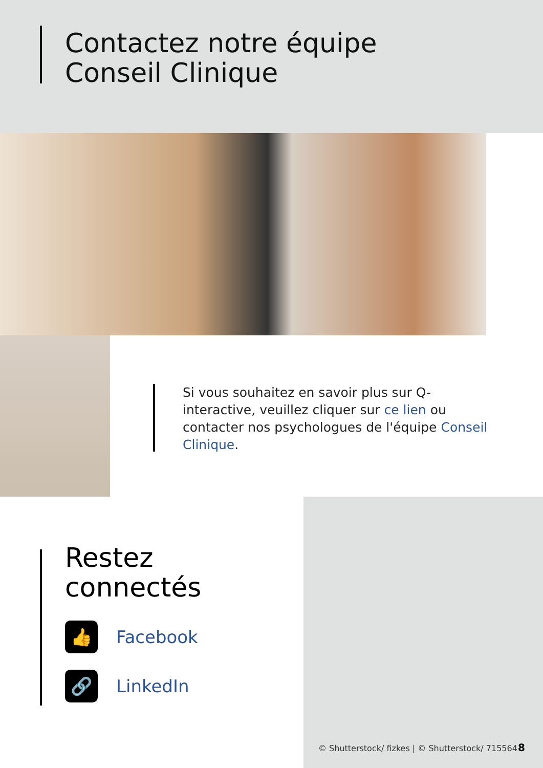Contactez notre équipe
Conseil Clinique
Si vous souhaitez en savoir plus sur Q-interactive, veuillez cliquer sur ce lien ou contacter nos psychologues de l'équipe Conseil Clinique.
Restez
connectés
👍
Facebook
🔗
LinkedIn
© Shutterstock/ fizkes | © Shutterstock/ 715564
8